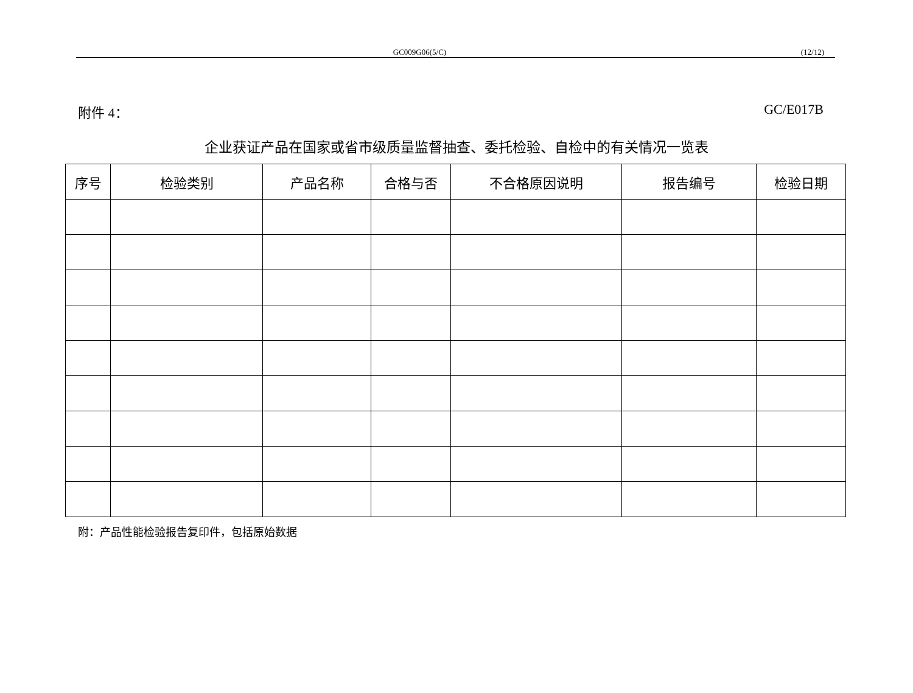GC009G06(5/C) (12/12)
附件 4： GC/E017B
企业获证产品在国家或省市级质量监督抽查、委托检验、自检中的有关情况一览表
| 序号 | 检验类别 | 产品名称 | 合格与否 | 不合格原因说明 | 报告编号 | 检验日期 |
| --- | --- | --- | --- | --- | --- | --- |
附：产品性能检验报告复印件，包括原始数据